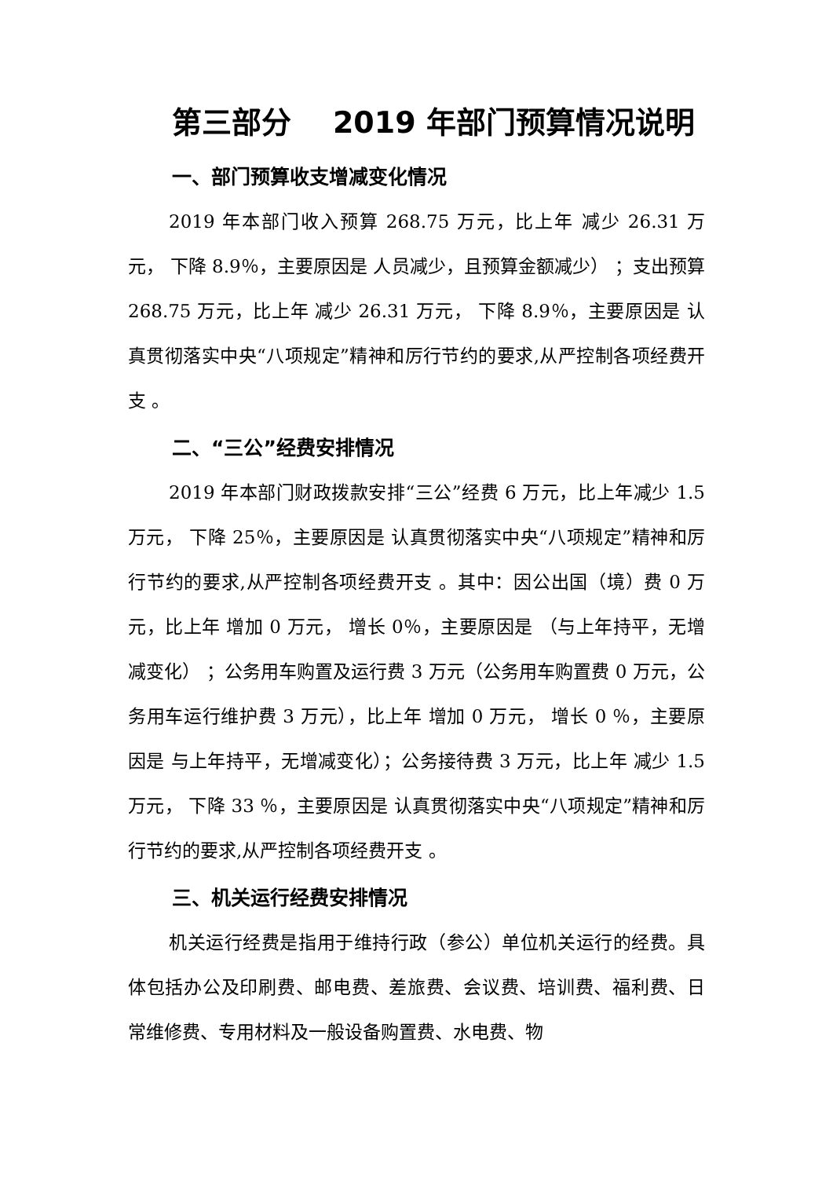第三部分 2019 年部门预算情况说明
一、部门预算收支增减变化情况
2019 年本部门收入预算 268.75 万元，比上年 减少 26.31 万元， 下降 8.9％，主要原因是 人员减少，且预算金额减少） ；支出预算 268.75 万元，比上年 减少 26.31 万元， 下降 8.9％，主要原因是 认真贯彻落实中央“八项规定”精神和厉行节约的要求,从严控制各项经费开支 。
二、“三公”经费安排情况
2019 年本部门财政拨款安排“三公”经费 6 万元，比上年减少 1.5 万元， 下降 25％，主要原因是 认真贯彻落实中央“八项规定”精神和厉行节约的要求,从严控制各项经费开支 。其中：因公出国（境）费 0 万元，比上年 增加 0 万元， 增长 0％，主要原因是 （与上年持平，无增减变化） ；公务用车购置及运行费 3 万元（公务用车购置费 0 万元，公务用车运行维护费 3 万元），比上年 增加 0 万元， 增长 0 ％，主要原因是 与上年持平，无增减变化）；公务接待费 3 万元，比上年 减少 1.5 万元， 下降 33 ％，主要原因是 认真贯彻落实中央“八项规定”精神和厉行节约的要求,从严控制各项经费开支 。
三、机关运行经费安排情况
机关运行经费是指用于维持行政（参公）单位机关运行的经费。具体包括办公及印刷费、邮电费、差旅费、会议费、培训费、福利费、日常维修费、专用材料及一般设备购置费、水电费、物